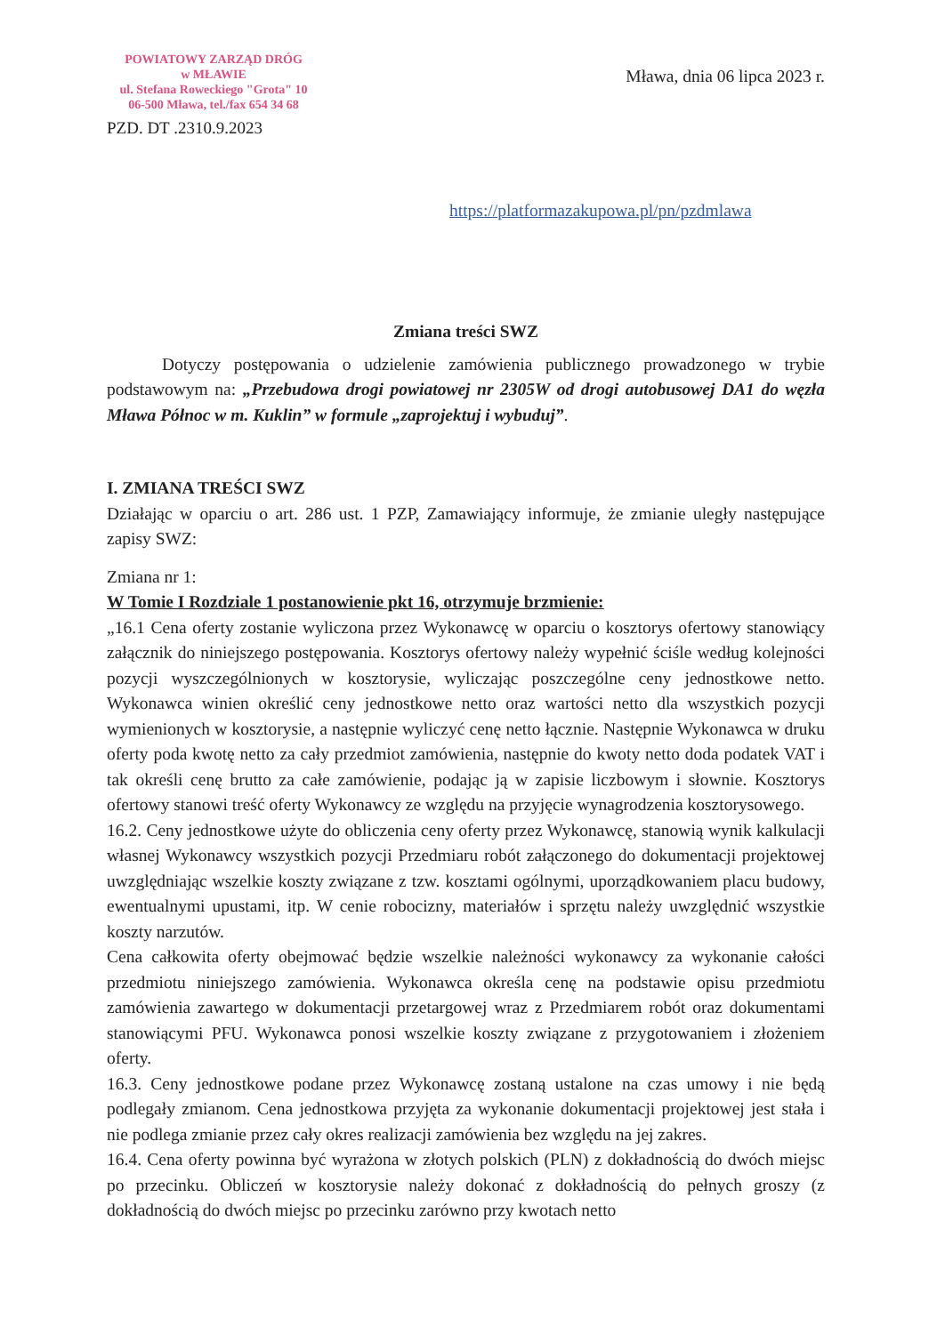POWIATOWY ZARZĄD DRÓG
w MŁAWIE
ul. Stefana Roweckiego "Grota" 10
06-500 Mława, tel./fax 654 34 68
Mława, dnia 06 lipca 2023 r.
PZD. DT .2310.9.2023
https://platformazakupowa.pl/pn/pzdmlawa
Zmiana treści SWZ
Dotyczy postępowania o udzielenie zamówienia publicznego prowadzonego w trybie podstawowym na: „Przebudowa drogi powiatowej nr 2305W od drogi autobusowej DA1 do węzła Mława Północ w m. Kuklin” w formule „zaprojektuj i wybuduj”.
I. ZMIANA TREŚCI SWZ
Działając w oparciu o art. 286 ust. 1 PZP, Zamawiający informuje, że zmianie uległy następujące zapisy SWZ:
Zmiana nr 1:
W Tomie I Rozdziale 1 postanowienie pkt 16, otrzymuje brzmienie:
„16.1 Cena oferty zostanie wyliczona przez Wykonawcę w oparciu o kosztorys ofertowy stanowiący załącznik do niniejszego postępowania. Kosztorys ofertowy należy wypełnić ściśle według kolejności pozycji wyszczególnionych w kosztorysie, wyliczając poszczególne ceny jednostkowe netto. Wykonawca winien określić ceny jednostkowe netto oraz wartości netto dla wszystkich pozycji wymienionych w kosztorysie, a następnie wyliczyć cenę netto łącznie. Następnie Wykonawca w druku oferty poda kwotę netto za cały przedmiot zamówienia, następnie do kwoty netto doda podatek VAT i tak określi cenę brutto za całe zamówienie, podając ją w zapisie liczbowym i słownie. Kosztorys ofertowy stanowi treść oferty Wykonawcy ze względu na przyjęcie wynagrodzenia kosztorysowego.
16.2. Ceny jednostkowe użyte do obliczenia ceny oferty przez Wykonawcę, stanowią wynik kalkulacji własnej Wykonawcy wszystkich pozycji Przedmiaru robót załączonego do dokumentacji projektowej uwzględniając wszelkie koszty związane z tzw. kosztami ogólnymi, uporządkowaniem placu budowy, ewentualnymi upustami, itp. W cenie robocizny, materiałów i sprzętu należy uwzględnić wszystkie koszty narzutów.
Cena całkowita oferty obejmować będzie wszelkie należności wykonawcy za wykonanie całości przedmiotu niniejszego zamówienia. Wykonawca określa cenę na podstawie opisu przedmiotu zamówienia zawartego w dokumentacji przetargowej wraz z Przedmiarem robót oraz dokumentami stanowiącymi PFU. Wykonawca ponosi wszelkie koszty związane z przygotowaniem i złożeniem oferty.
16.3. Ceny jednostkowe podane przez Wykonawcę zostaną ustalone na czas umowy i nie będą podlegały zmianom. Cena jednostkowa przyjęta za wykonanie dokumentacji projektowej jest stała i nie podlega zmianie przez cały okres realizacji zamówienia bez względu na jej zakres.
16.4. Cena oferty powinna być wyrażona w złotych polskich (PLN) z dokładnością do dwóch miejsc po przecinku. Obliczeń w kosztorysie należy dokonać z dokładnością do pełnych groszy (z dokładnością do dwóch miejsc po przecinku zarówno przy kwotach netto